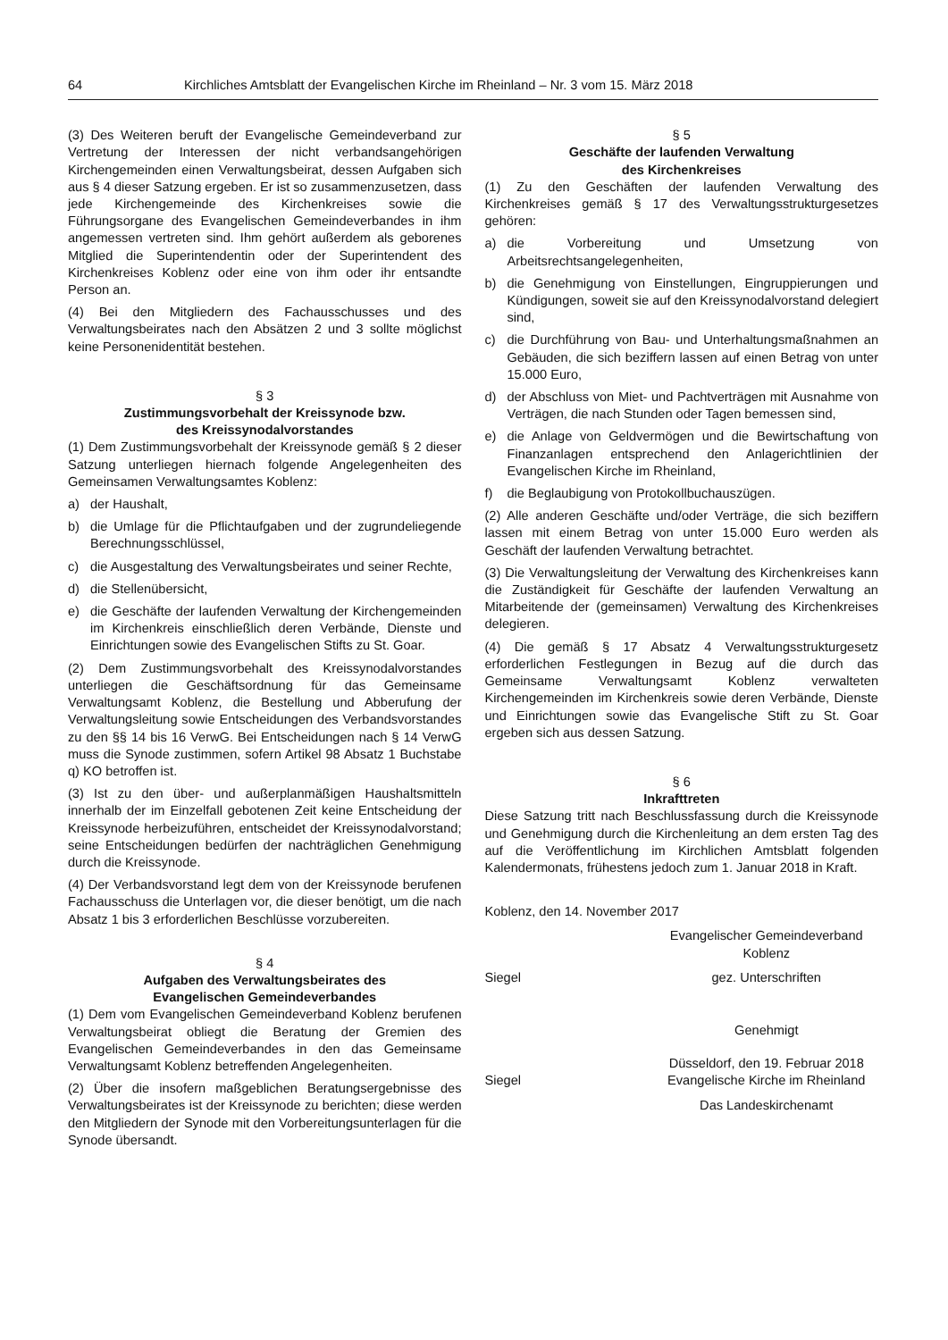64 Kirchliches Amtsblatt der Evangelischen Kirche im Rheinland – Nr. 3 vom 15. März 2018
(3) Des Weiteren beruft der Evangelische Gemeindeverband zur Vertretung der Interessen der nicht verbandsangehörigen Kirchengemeinden einen Verwaltungsbeirat, dessen Aufgaben sich aus § 4 dieser Satzung ergeben. Er ist so zusammenzusetzen, dass jede Kirchengemeinde des Kirchenkreises sowie die Führungsorgane des Evangelischen Gemeindeverbandes in ihm angemessen vertreten sind. Ihm gehört außerdem als geborenes Mitglied die Superintendentin oder der Superintendent des Kirchenkreises Koblenz oder eine von ihm oder ihr entsandte Person an.
(4) Bei den Mitgliedern des Fachausschusses und des Verwaltungsbeirates nach den Absätzen 2 und 3 sollte möglichst keine Personenidentität bestehen.
§ 3
Zustimmungsvorbehalt der Kreissynode bzw.
des Kreissynodalvorstandes
(1) Dem Zustimmungsvorbehalt der Kreissynode gemäß § 2 dieser Satzung unterliegen hiernach folgende Angelegenheiten des Gemeinsamen Verwaltungsamtes Koblenz:
a) der Haushalt,
b) die Umlage für die Pflichtaufgaben und der zugrundeliegende Berechnungsschlüssel,
c) die Ausgestaltung des Verwaltungsbeirates und seiner Rechte,
d) die Stellenübersicht,
e) die Geschäfte der laufenden Verwaltung der Kirchengemeinden im Kirchenkreis einschließlich deren Verbände, Dienste und Einrichtungen sowie des Evangelischen Stifts zu St. Goar.
(2) Dem Zustimmungsvorbehalt des Kreissynodalvorstandes unterliegen die Geschäftsordnung für das Gemeinsame Verwaltungsamt Koblenz, die Bestellung und Abberufung der Verwaltungsleitung sowie Entscheidungen des Verbandsvorstandes zu den §§ 14 bis 16 VerwG. Bei Entscheidungen nach § 14 VerwG muss die Synode zustimmen, sofern Artikel 98 Absatz 1 Buchstabe q) KO betroffen ist.
(3) Ist zu den über- und außerplanmäßigen Haushaltsmitteln innerhalb der im Einzelfall gebotenen Zeit keine Entscheidung der Kreissynode herbeizuführen, entscheidet der Kreissynodalvorstand; seine Entscheidungen bedürfen der nachträglichen Genehmigung durch die Kreissynode.
(4) Der Verbandsvorstand legt dem von der Kreissynode berufenen Fachausschuss die Unterlagen vor, die dieser benötigt, um die nach Absatz 1 bis 3 erforderlichen Beschlüsse vorzubereiten.
§ 4
Aufgaben des Verwaltungsbeirates des
Evangelischen Gemeindeverbandes
(1) Dem vom Evangelischen Gemeindeverband Koblenz berufenen Verwaltungsbeirat obliegt die Beratung der Gremien des Evangelischen Gemeindeverbandes in den das Gemeinsame Verwaltungsamt Koblenz betreffenden Angelegenheiten.
(2) Über die insofern maßgeblichen Beratungsergebnisse des Verwaltungsbeirates ist der Kreissynode zu berichten; diese werden den Mitgliedern der Synode mit den Vorbereitungsunterlagen für die Synode übersandt.
§ 5
Geschäfte der laufenden Verwaltung
des Kirchenkreises
(1) Zu den Geschäften der laufenden Verwaltung des Kirchenkreises gemäß § 17 des Verwaltungsstrukturgesetzes gehören:
a) die Vorbereitung und Umsetzung von Arbeitsrechtsangelegenheiten,
b) die Genehmigung von Einstellungen, Eingruppierungen und Kündigungen, soweit sie auf den Kreissynodalvorstand delegiert sind,
c) die Durchführung von Bau- und Unterhaltungsmaßnahmen an Gebäuden, die sich beziffern lassen auf einen Betrag von unter 15.000 Euro,
d) der Abschluss von Miet- und Pachtverträgen mit Ausnahme von Verträgen, die nach Stunden oder Tagen bemessen sind,
e) die Anlage von Geldvermögen und die Bewirtschaftung von Finanzanlagen entsprechend den Anlagerichtlinien der Evangelischen Kirche im Rheinland,
f) die Beglaubigung von Protokollbuchauszügen.
(2) Alle anderen Geschäfte und/oder Verträge, die sich beziffern lassen mit einem Betrag von unter 15.000 Euro werden als Geschäft der laufenden Verwaltung betrachtet.
(3) Die Verwaltungsleitung der Verwaltung des Kirchenkreises kann die Zuständigkeit für Geschäfte der laufenden Verwaltung an Mitarbeitende der (gemeinsamen) Verwaltung des Kirchenkreises delegieren.
(4) Die gemäß § 17 Absatz 4 Verwaltungsstrukturgesetz erforderlichen Festlegungen in Bezug auf die durch das Gemeinsame Verwaltungsamt Koblenz verwalteten Kirchengemeinden im Kirchenkreis sowie deren Verbände, Dienste und Einrichtungen sowie das Evangelische Stift zu St. Goar ergeben sich aus dessen Satzung.
§ 6
Inkrafttreten
Diese Satzung tritt nach Beschlussfassung durch die Kreissynode und Genehmigung durch die Kirchenleitung an dem ersten Tag des auf die Veröffentlichung im Kirchlichen Amtsblatt folgenden Kalendermonats, frühestens jedoch zum 1. Januar 2018 in Kraft.
Koblenz, den 14. November 2017
Evangelischer Gemeindeverband
Koblenz
Siegel gez. Unterschriften
Genehmigt
Siegel Düsseldorf, den 19. Februar 2018
Evangelische Kirche im Rheinland
Das Landeskirchenamt